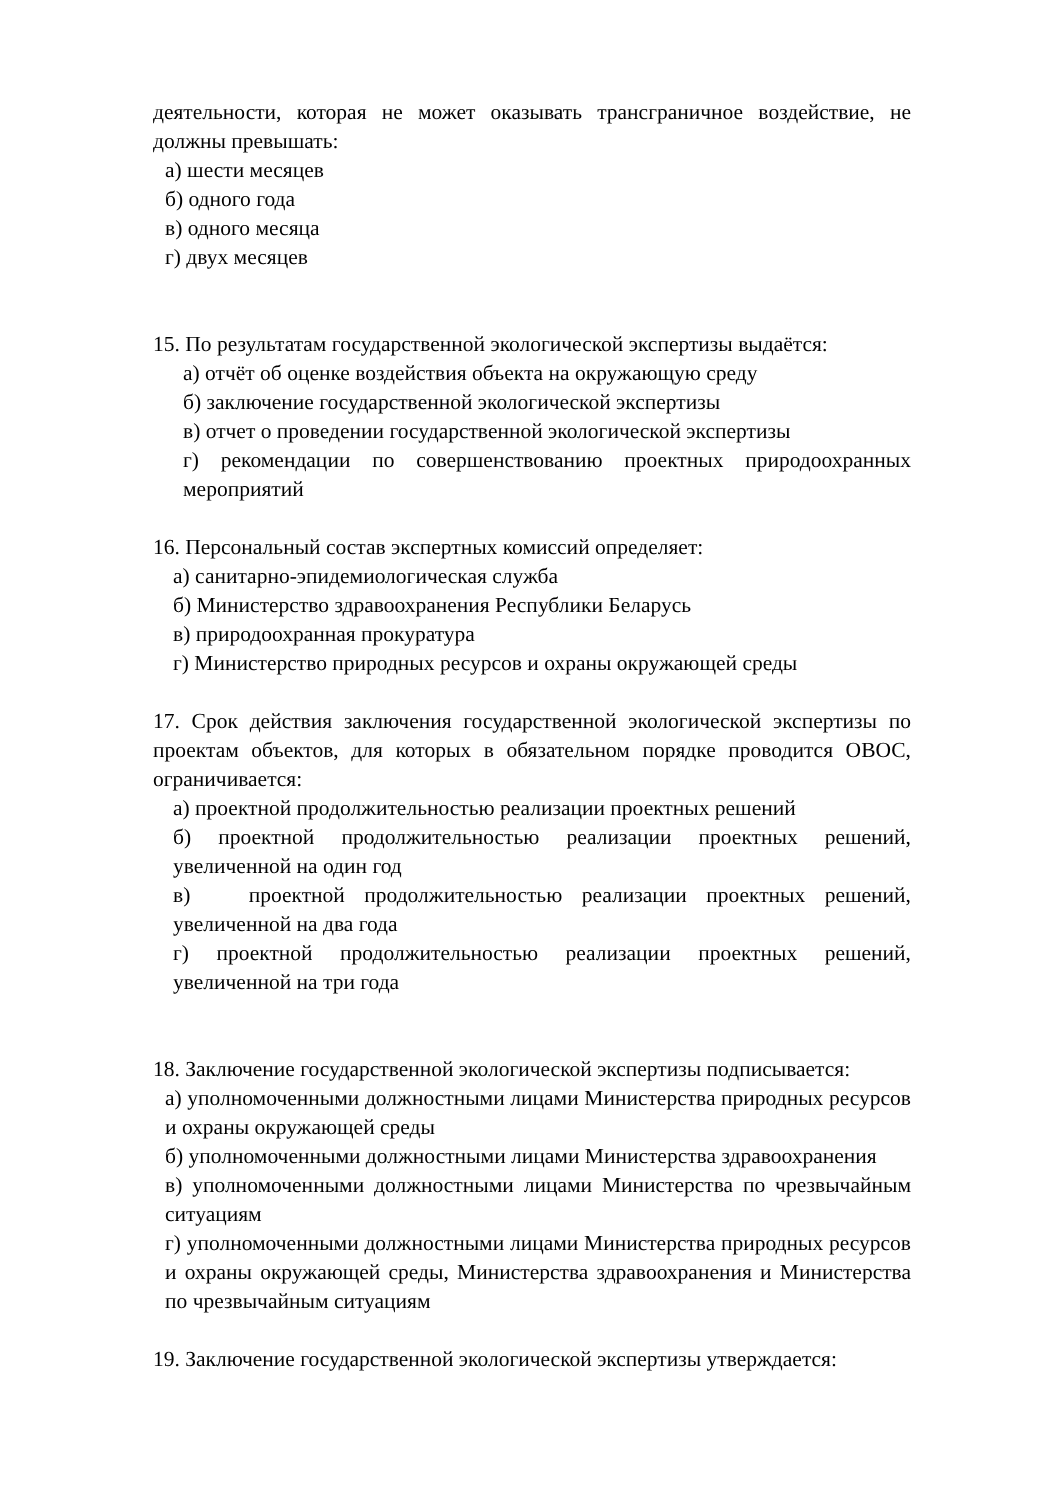деятельности, которая не может оказывать трансграничное воздействие, не должны превышать:
а) шести месяцев
б) одного года
в) одного месяца
г) двух месяцев
15. По результатам государственной экологической экспертизы выдаётся:
а) отчёт об оценке воздействия объекта на окружающую среду
б) заключение государственной экологической экспертизы
в) отчет о проведении государственной экологической экспертизы
г) рекомендации по совершенствованию проектных природоохранных мероприятий
16. Персональный состав экспертных комиссий определяет:
а) санитарно-эпидемиологическая служба
б) Министерство здравоохранения Республики Беларусь
в) природоохранная прокуратура
г) Министерство природных ресурсов и охраны окружающей среды
17. Срок действия заключения государственной экологической экспертизы по проектам объектов, для которых в обязательном порядке проводится ОВОС, ограничивается:
а) проектной продолжительностью реализации проектных решений
б) проектной продолжительностью реализации проектных решений, увеличенной на один год
в) проектной продолжительностью реализации проектных решений, увеличенной на два года
г) проектной продолжительностью реализации проектных решений, увеличенной на три года
18. Заключение государственной экологической экспертизы подписывается:
а) уполномоченными должностными лицами Министерства природных ресурсов и охраны окружающей среды
б) уполномоченными должностными лицами Министерства здравоохранения
в) уполномоченными должностными лицами Министерства по чрезвычайным ситуациям
г) уполномоченными должностными лицами Министерства природных ресурсов и охраны окружающей среды, Министерства здравоохранения и Министерства по чрезвычайным ситуациям
19. Заключение государственной экологической экспертизы утверждается: